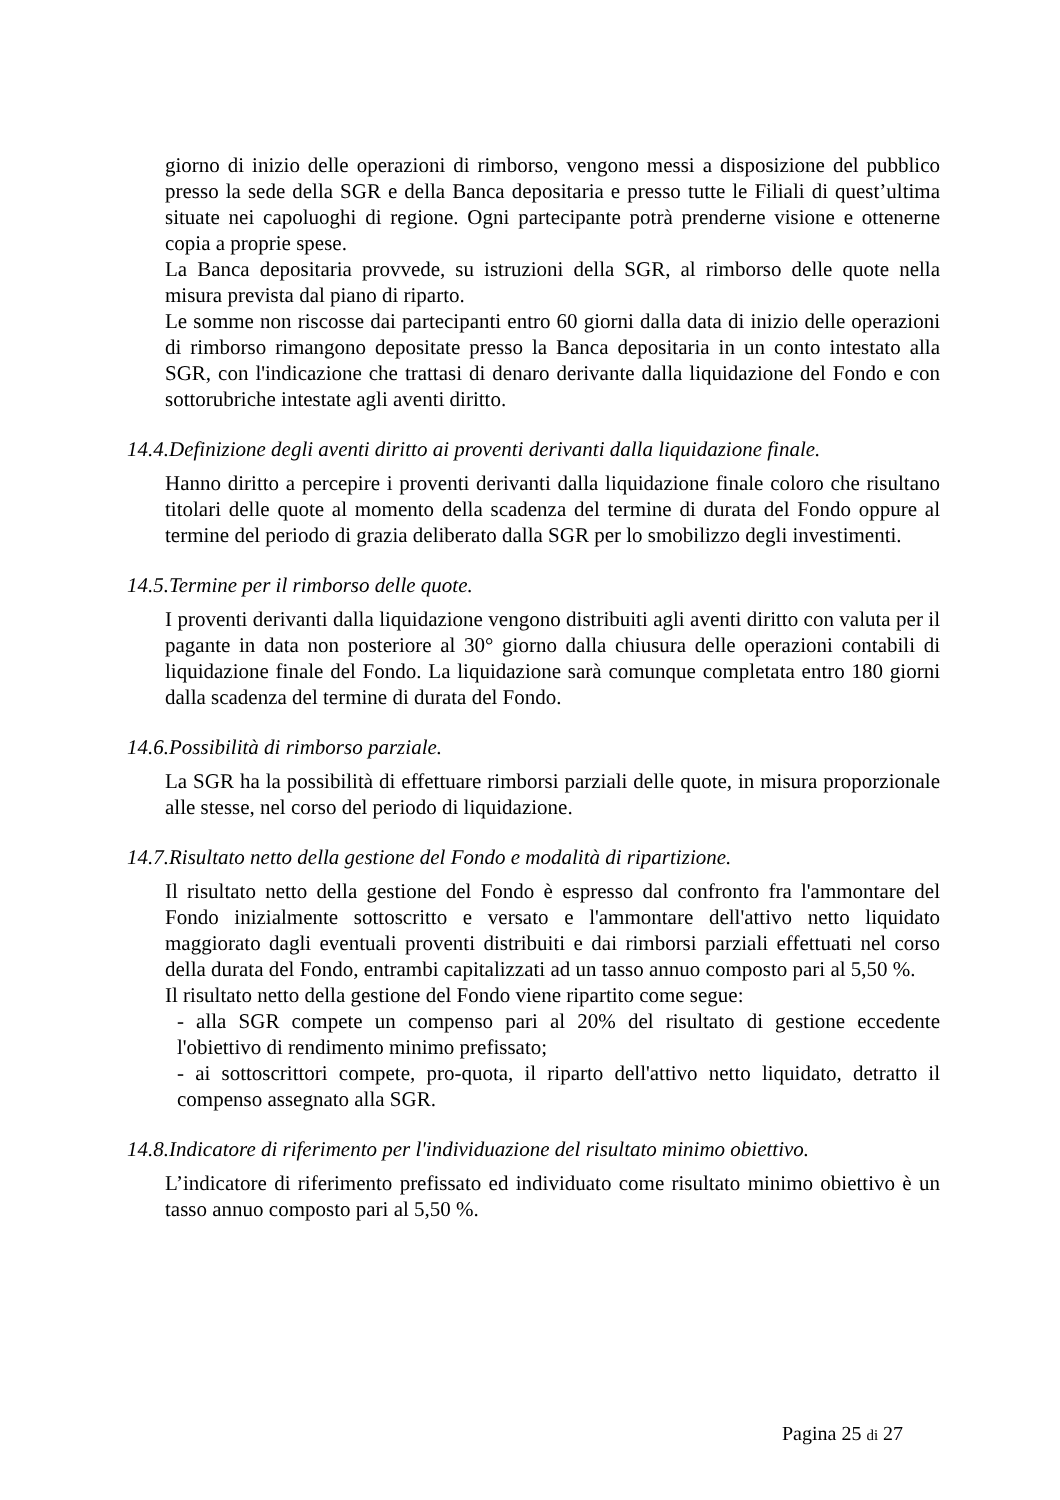giorno di inizio delle operazioni di rimborso, vengono messi a disposizione del pubblico presso la sede della SGR e della Banca depositaria e presso tutte le Filiali di quest’ultima situate nei capoluoghi di regione. Ogni partecipante potrà prenderne visione e ottenerne copia a proprie spese.
La Banca depositaria provvede, su istruzioni della SGR, al rimborso delle quote nella misura prevista dal piano di riparto.
Le somme non riscosse dai partecipanti entro 60 giorni dalla data di inizio delle operazioni di rimborso rimangono depositate presso la Banca depositaria in un conto intestato alla SGR, con l'indicazione che trattasi di denaro derivante dalla liquidazione del Fondo e con sottorubriche intestate agli aventi diritto.
14.4.Definizione degli aventi diritto ai proventi derivanti dalla liquidazione finale.
Hanno diritto a percepire i proventi derivanti dalla liquidazione finale coloro che risultano titolari delle quote al momento della scadenza del termine di durata del Fondo oppure al termine del periodo di grazia deliberato dalla SGR per lo smobilizzo degli investimenti.
14.5.Termine per il rimborso delle quote.
I proventi derivanti dalla liquidazione vengono distribuiti agli aventi diritto con valuta per il pagante in data non posteriore al 30° giorno dalla chiusura delle operazioni contabili di liquidazione finale del Fondo. La liquidazione sarà comunque completata entro 180 giorni dalla scadenza del termine di durata del Fondo.
14.6.Possibilità di rimborso parziale.
La SGR ha la possibilità di effettuare rimborsi parziali delle quote, in misura proporzionale alle stesse, nel corso del periodo di liquidazione.
14.7.Risultato netto della gestione del Fondo e modalità di ripartizione.
Il risultato netto della gestione del Fondo è espresso dal confronto fra l'ammontare del Fondo inizialmente sottoscritto e versato e l'ammontare dell'attivo netto liquidato maggiorato dagli eventuali proventi distribuiti e dai rimborsi parziali effettuati nel corso della durata del Fondo, entrambi capitalizzati ad un tasso annuo composto pari al 5,50 %.
Il risultato netto della gestione del Fondo viene ripartito come segue:
- alla SGR compete un compenso pari al 20% del risultato di gestione eccedente l'obiettivo di rendimento minimo prefissato;
- ai sottoscrittori compete, pro-quota, il riparto dell'attivo netto liquidato, detratto il compenso assegnato alla SGR.
14.8.Indicatore di riferimento per l'individuazione del risultato minimo obiettivo.
L’indicatore di riferimento prefissato ed individuato come risultato minimo obiettivo è un tasso annuo composto pari al 5,50 %.
Pagina 25 di 27